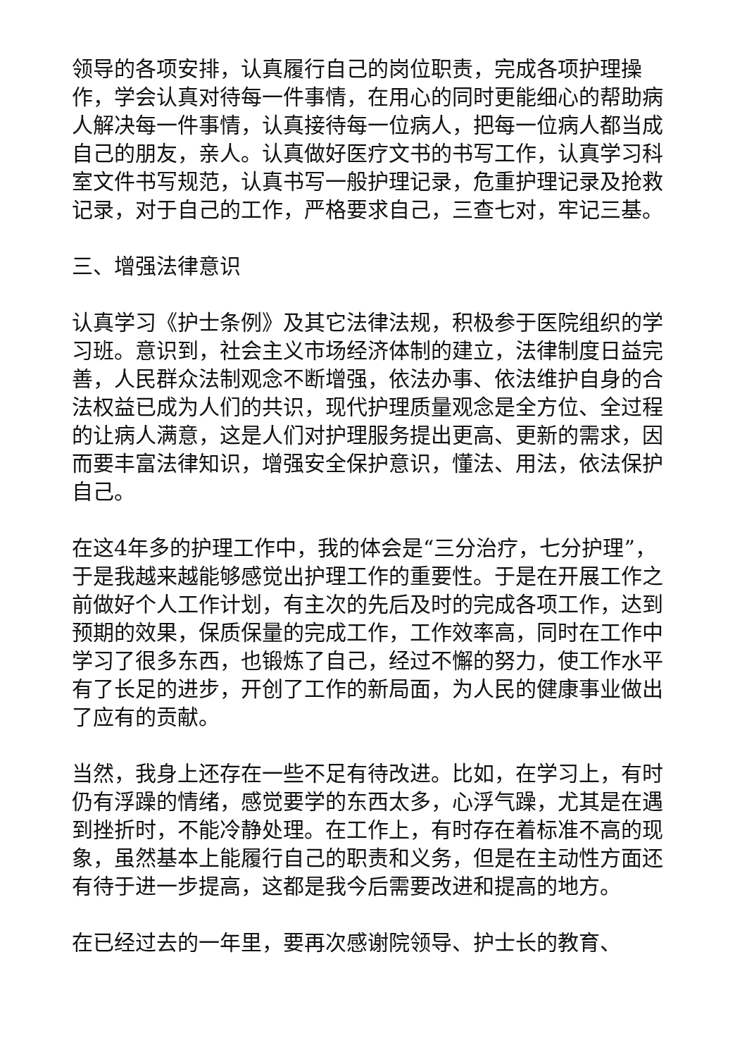领导的各项安排，认真履行自己的岗位职责，完成各项护理操作，学会认真对待每一件事情，在用心的同时更能细心的帮助病人解决每一件事情，认真接待每一位病人，把每一位病人都当成自己的朋友，亲人。认真做好医疗文书的书写工作，认真学习科室文件书写规范，认真书写一般护理记录，危重护理记录及抢救记录，对于自己的工作，严格要求自己，三查七对，牢记三基。
三、增强法律意识
认真学习《护士条例》及其它法律法规，积极参于医院组织的学习班。意识到，社会主义市场经济体制的建立，法律制度日益完善，人民群众法制观念不断增强，依法办事、依法维护自身的合法权益已成为人们的共识，现代护理质量观念是全方位、全过程的让病人满意，这是人们对护理服务提出更高、更新的需求，因而要丰富法律知识，增强安全保护意识，懂法、用法，依法保护自己。
在这4年多的护理工作中，我的体会是“三分治疗，七分护理”，于是我越来越能够感觉出护理工作的重要性。于是在开展工作之前做好个人工作计划，有主次的先后及时的完成各项工作，达到预期的效果，保质保量的完成工作，工作效率高，同时在工作中学习了很多东西，也锻炼了自己，经过不懈的努力，使工作水平有了长足的进步，开创了工作的新局面，为人民的健康事业做出了应有的贡献。
当然，我身上还存在一些不足有待改进。比如，在学习上，有时仍有浮躁的情绪，感觉要学的东西太多，心浮气躁，尤其是在遇到挫折时，不能冷静处理。在工作上，有时存在着标准不高的现象，虽然基本上能履行自己的职责和义务，但是在主动性方面还有待于进一步提高，这都是我今后需要改进和提高的地方。
在已经过去的一年里，要再次感谢院领导、护士长的教育、